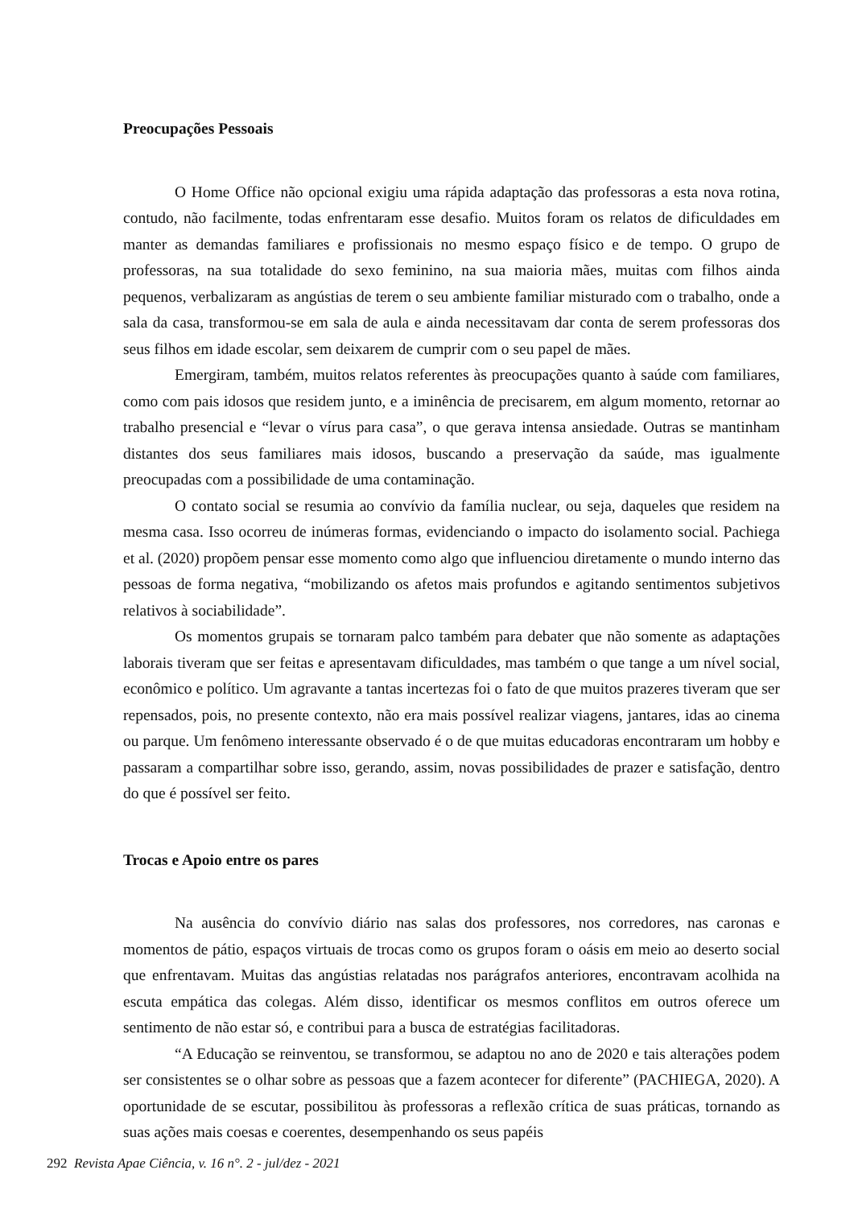Preocupações Pessoais
O Home Office não opcional exigiu uma rápida adaptação das professoras a esta nova rotina, contudo, não facilmente, todas enfrentaram esse desafio. Muitos foram os relatos de dificuldades em manter as demandas familiares e profissionais no mesmo espaço físico e de tempo. O grupo de professoras, na sua totalidade do sexo feminino, na sua maioria mães, muitas com filhos ainda pequenos, verbalizaram as angústias de terem o seu ambiente familiar misturado com o trabalho, onde a sala da casa, transformou-se em sala de aula e ainda necessitavam dar conta de serem professoras dos seus filhos em idade escolar, sem deixarem de cumprir com o seu papel de mães.
Emergiram, também, muitos relatos referentes às preocupações quanto à saúde com familiares, como com pais idosos que residem junto, e a iminência de precisarem, em algum momento, retornar ao trabalho presencial e “levar o vírus para casa”, o que gerava intensa ansiedade. Outras se mantinham distantes dos seus familiares mais idosos, buscando a preservação da saúde, mas igualmente preocupadas com a possibilidade de uma contaminação.
O contato social se resumia ao convívio da família nuclear, ou seja, daqueles que residem na mesma casa. Isso ocorreu de inúmeras formas, evidenciando o impacto do isolamento social. Pachiega et al. (2020) propõem pensar esse momento como algo que influenciou diretamente o mundo interno das pessoas de forma negativa, “mobilizando os afetos mais profundos e agitando sentimentos subjetivos relativos à sociabilidade”.
Os momentos grupais se tornaram palco também para debater que não somente as adaptações laborais tiveram que ser feitas e apresentavam dificuldades, mas também o que tange a um nível social, econômico e político. Um agravante a tantas incertezas foi o fato de que muitos prazeres tiveram que ser repensados, pois, no presente contexto, não era mais possível realizar viagens, jantares, idas ao cinema ou parque. Um fenômeno interessante observado é o de que muitas educadoras encontraram um hobby e passaram a compartilhar sobre isso, gerando, assim, novas possibilidades de prazer e satisfação, dentro do que é possível ser feito.
Trocas e Apoio entre os pares
Na ausência do convívio diário nas salas dos professores, nos corredores, nas caronas e momentos de pátio, espaços virtuais de trocas como os grupos foram o oásis em meio ao deserto social que enfrentavam. Muitas das angústias relatadas nos parágrafos anteriores, encontravam acolhida na escuta empática das colegas. Além disso, identificar os mesmos conflitos em outros oferece um sentimento de não estar só, e contribui para a busca de estratégias facilitadoras.
“A Educação se reinventou, se transformou, se adaptou no ano de 2020 e tais alterações podem ser consistentes se o olhar sobre as pessoas que a fazem acontecer for diferente” (PACHIEGA, 2020). A oportunidade de se escutar, possibilitou às professoras a reflexão crítica de suas práticas, tornando as suas ações mais coesas e coerentes, desempenhando os seus papéis
292 Revista Apae Ciência, v. 16 n°. 2 - jul/dez - 2021